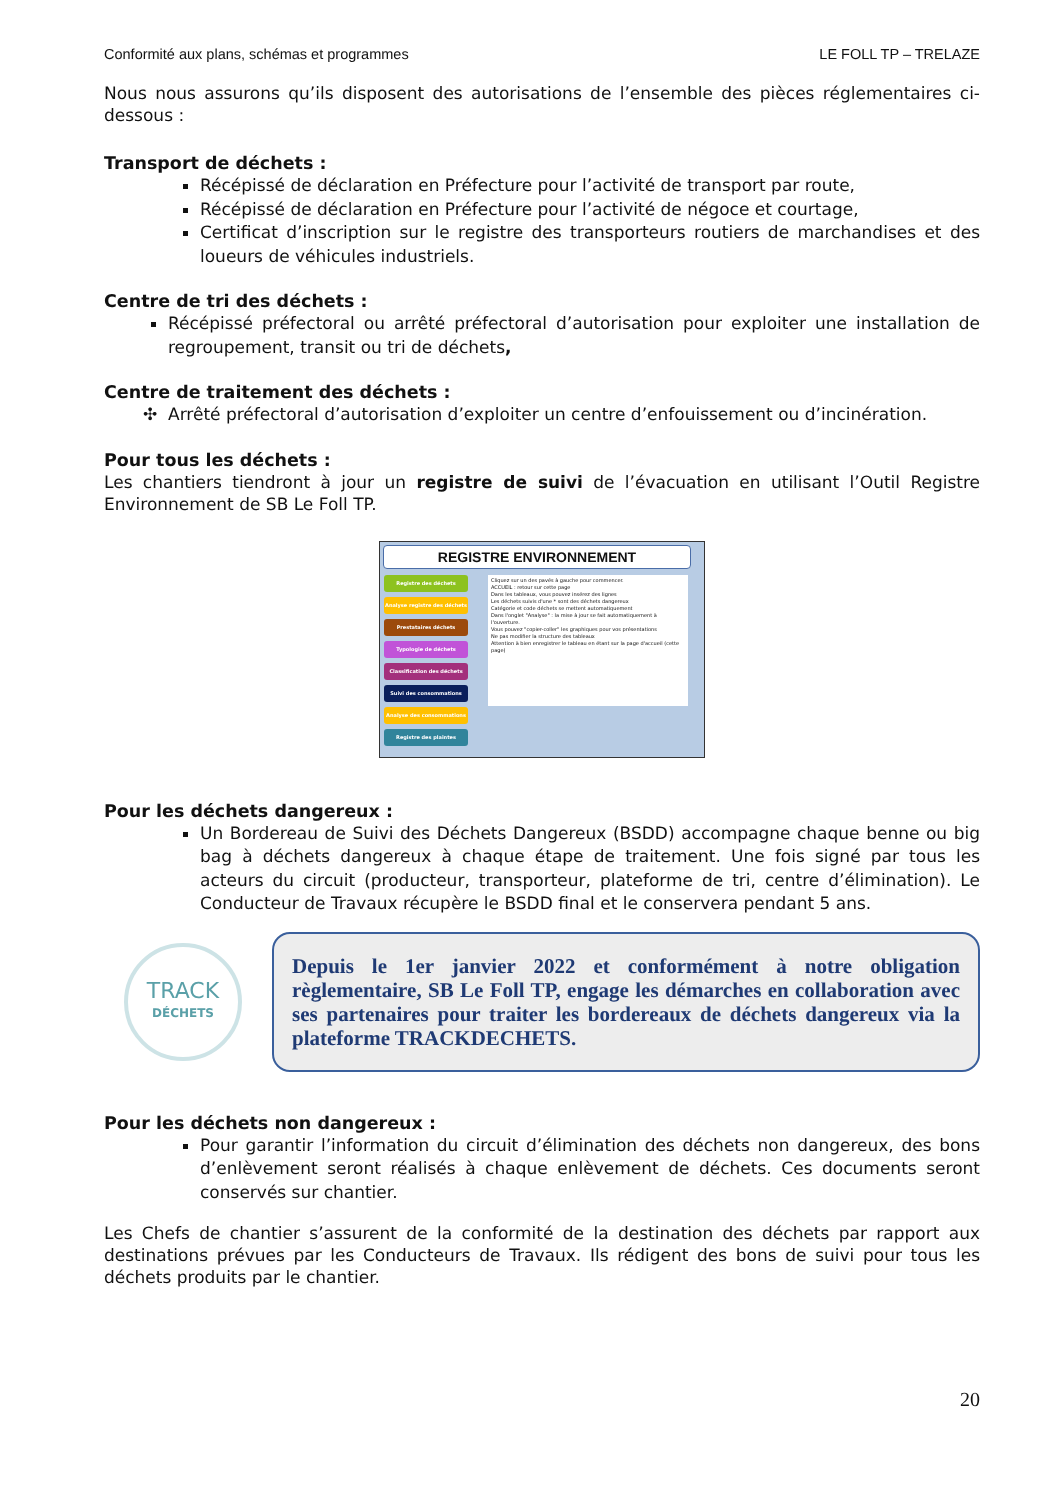Conformité aux plans, schémas et programmes LE FOLL TP – TRELAZE
Nous nous assurons qu’ils disposent des autorisations de l’ensemble des pièces réglementaires ci-dessous :
Transport de déchets :
Récépissé de déclaration en Préfecture pour l’activité de transport par route,
Récépissé de déclaration en Préfecture pour l’activité de négoce et courtage,
Certificat d’inscription sur le registre des transporteurs routiers de marchandises et des loueurs de véhicules industriels.
Centre de tri des déchets :
Récépissé préfectoral ou arrêté préfectoral d’autorisation pour exploiter une installation de regroupement, transit ou tri de déchets,
Centre de traitement des déchets :
Arrêté préfectoral d’autorisation d’exploiter un centre d’enfouissement ou d’incinération.
Pour tous les déchets :
Les chantiers tiendront à jour un registre de suivi de l’évacuation en utilisant l’Outil Registre Environnement de SB Le Foll TP.
REGISTRE ENVIRONNEMENT
Registre des déchets
Analyse registre des déchets
Prestataires déchets
Typologie de déchets
Classification des déchets
Suivi des consommations
Analyse des consommations
Registre des plaintes
Cliquez sur un des pavés à gauche pour commencer.
ACCUEIL : retour sur cette page
Dans les tableaux, vous pouvez insérez des lignes
Les déchets suivis d'une * sont des déchets dangereux
Catégorie et code déchets se mettent automatiquement
Dans l'onglet "Analyse" : la mise à jour se fait automatiquement à l'ouverture.
Vous pouvez "copier-coller" les graphiques pour vos présentations
Ne pas modifier la structure des tableaux
Attention à bien enregistrer le tableau en étant sur la page d'accueil (cette page)
Pour les déchets dangereux :
Un Bordereau de Suivi des Déchets Dangereux (BSDD) accompagne chaque benne ou big bag à déchets dangereux à chaque étape de traitement. Une fois signé par tous les acteurs du circuit (producteur, transporteur, plateforme de tri, centre d’élimination). Le Conducteur de Travaux récupère le BSDD final et le conservera pendant 5 ans.
TRACK
DÉCHETS
Depuis le 1er janvier 2022 et conformément à notre obligation règlementaire, SB Le Foll TP, engage les démarches en collaboration avec ses partenaires pour traiter les bordereaux de déchets dangereux via la plateforme TRACKDECHETS.
Pour les déchets non dangereux :
Pour garantir l’information du circuit d’élimination des déchets non dangereux, des bons d’enlèvement seront réalisés à chaque enlèvement de déchets. Ces documents seront conservés sur chantier.
Les Chefs de chantier s’assurent de la conformité de la destination des déchets par rapport aux destinations prévues par les Conducteurs de Travaux. Ils rédigent des bons de suivi pour tous les déchets produits par le chantier.
20